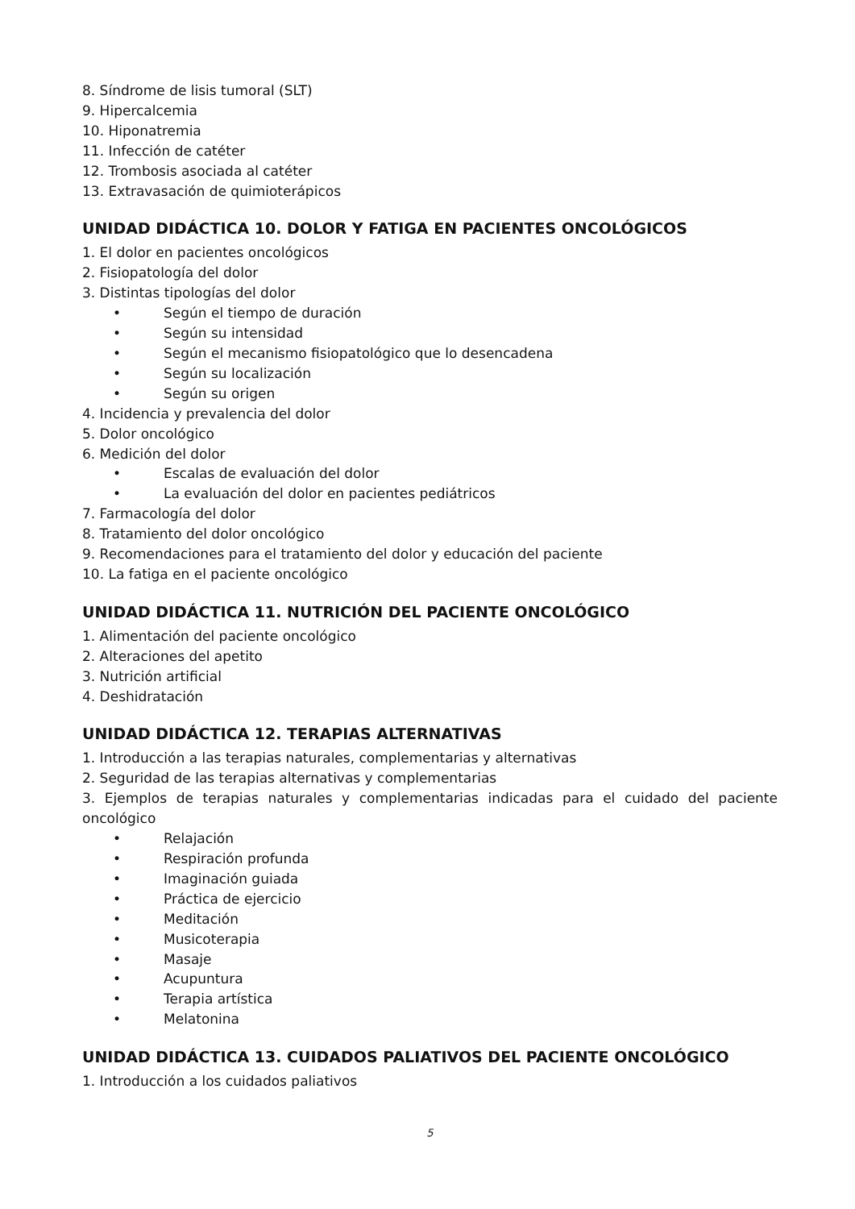8. Síndrome de lisis tumoral (SLT)
9. Hipercalcemia
10. Hiponatremia
11. Infección de catéter
12. Trombosis asociada al catéter
13. Extravasación de quimioterápicos
UNIDAD DIDÁCTICA 10. DOLOR Y FATIGA EN PACIENTES ONCOLÓGICOS
1. El dolor en pacientes oncológicos
2. Fisiopatología del dolor
3. Distintas tipologías del dolor
• Según el tiempo de duración
• Según su intensidad
• Según el mecanismo fisiopatológico que lo desencadena
• Según su localización
• Según su origen
4. Incidencia y prevalencia del dolor
5. Dolor oncológico
6. Medición del dolor
• Escalas de evaluación del dolor
• La evaluación del dolor en pacientes pediátricos
7. Farmacología del dolor
8. Tratamiento del dolor oncológico
9. Recomendaciones para el tratamiento del dolor y educación del paciente
10. La fatiga en el paciente oncológico
UNIDAD DIDÁCTICA 11. NUTRICIÓN DEL PACIENTE ONCOLÓGICO
1. Alimentación del paciente oncológico
2. Alteraciones del apetito
3. Nutrición artificial
4. Deshidratación
UNIDAD DIDÁCTICA 12. TERAPIAS ALTERNATIVAS
1. Introducción a las terapias naturales, complementarias y alternativas
2. Seguridad de las terapias alternativas y complementarias
3. Ejemplos de terapias naturales y complementarias indicadas para el cuidado del paciente oncológico
• Relajación
• Respiración profunda
• Imaginación guiada
• Práctica de ejercicio
• Meditación
• Musicoterapia
• Masaje
• Acupuntura
• Terapia artística
• Melatonina
UNIDAD DIDÁCTICA 13. CUIDADOS PALIATIVOS DEL PACIENTE ONCOLÓGICO
1. Introducción a los cuidados paliativos
5